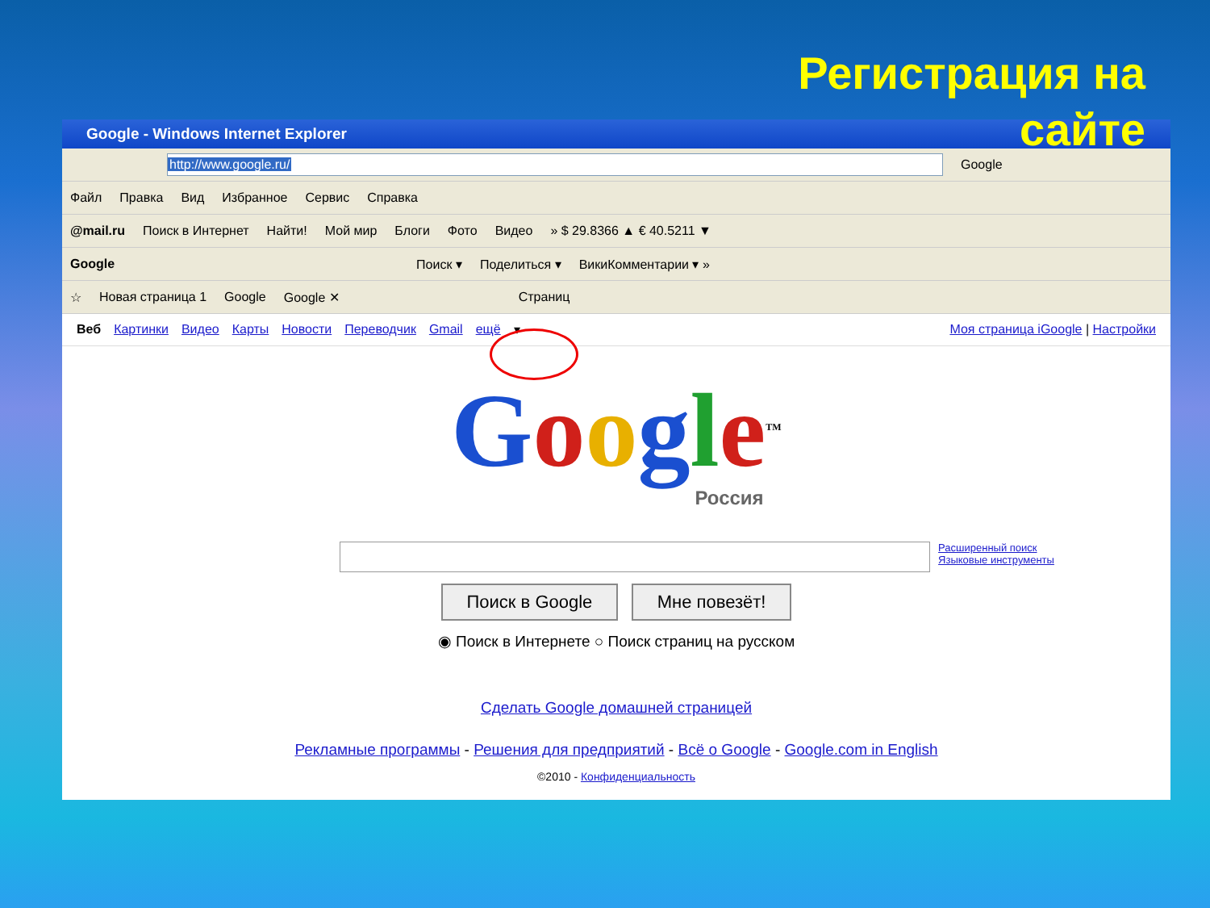Регистрация на
сайте
Google - Windows Internet Explorer
http://www.google.ru/
Google
Файл Правка Вид Избранное Сервис Справка
@mail.ru Поиск в Интернет Найти! Мой мир Блоги Фото Видео » $ 29.8366 ▲ € 40.5211 ▼
Google Поиск ▾ Поделиться ▾ ВикиКомментарии ▾ »
☆ Новая страница 1 Google Google ✕ Страниц
Веб Картинки Видео Карты Новости Переводчик Gmail ещё ▾ Моя страница iGoogle | Настройки
Google<sup>TM</sup>
Россия
Расширенный поиск
Языковые инструменты
Поиск в Google Мне повезёт!
◉ Поиск в Интернете ○ Поиск страниц на русском
Сделать Google домашней страницей
Рекламные программы - Решения для предприятий - Всё о Google - Google.com in English
©2010 - Конфиденциальность